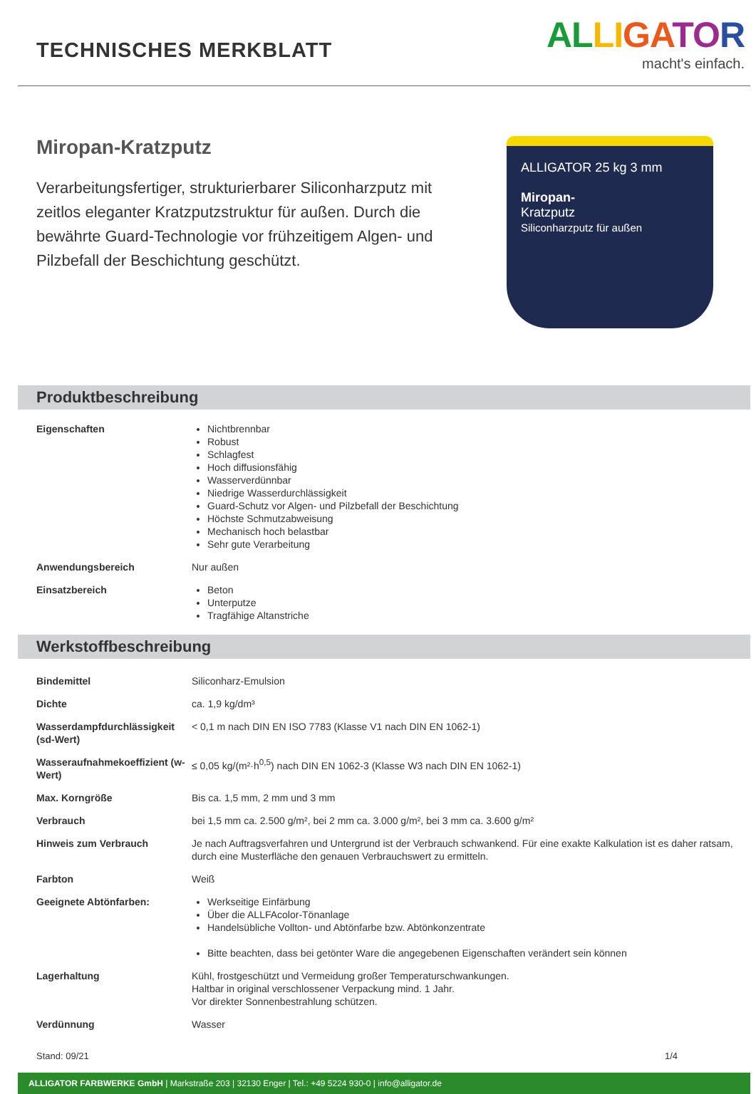TECHNISCHES MERKBLATT
AL LI GA TO R
macht's einfach.
Miropan-Kratzputz
Verarbeitungsfertiger, strukturierbarer Siliconharzputz mit zeitlos eleganter Kratzputzstruktur für außen. Durch die bewährte Guard-Technologie vor frühzeiti­gem Algen- und Pilzbefall der Beschichtung geschütz­t.
ALLIGATOR 25 kg 3 mm
Miropan-
Kratzputz
Siliconharzputz für außen
Produktbeschreibung
| Eigenschaften | Nichtbrennbar Robust Schlagfest Hoch diffusionsfähig Wasserverdünnbar Niedrige Wasserdurchlässigkeit Guard-Schutz vor Algen- und Pilzbefall der Beschichtung Höchste Schmutzabweisung Mechanisch hoch belastbar Sehr gute Verarbeitung |
| Anwendungsbereich | Nur außen |
| Einsatzbereich | Beton Unterputze Tragfähige Altanstriche |
Werkstoffbeschreibung
| Bindemittel | Siliconharz-Emulsion |
| Dichte | ca. 1,9 kg/dm³ |
| Wasserdampfdurchlässigkeit (sd-Wert) | < 0,1 m nach DIN EN ISO 7783 (Klasse V1 nach DIN EN 1062-1) |
| Wasseraufnahmekoeffizient (w-Wert) | ≤ 0,05 kg/(m²·h<sup>0,5</sup>) nach DIN EN 1062-3 (Klasse W3 nach DIN EN 1062-1) |
| Max. Korngröße | Bis ca. 1,5 mm, 2 mm und 3 mm |
| Verbrauch | bei 1,5 mm ca. 2.500 g/m², bei 2 mm ca. 3.000 g/m², bei 3 mm ca. 3.600 g/m² |
| Hinweis zum Verbrauch | Je nach Auftragsverfahren und Untergrund ist der Verbrauch schwankend. Für eine exakte Kalkulation ist es daher ratsam, durch eine Musterfläche den genauen Verbrauchswert zu ermitteln. |
| Farbton | Weiß |
| Geeignete Abtönfarben: | Werkseitige Einfärbung Über die ALLFAcolor-Tönanlage Handelsübliche Vollton- und Abtönfarbe bzw. Abtönkonzentrate Bitte beachten, dass bei getönter Ware die angegebenen Eigenschaften verändert sein können |
| Lagerhaltung | Kühl, frostgeschützt und Vermeidung großer Temperaturschwankungen. Haltbar in original verschlossener Verpackung mind. 1 Jahr. Vor direkter Sonnenbestrahlung schützen. |
| Verdünnung | Wasser |
Stand: 09/21 1/4
ALLIGATOR FARBWERKE GmbH | Markstraße 203 | 32130 Enger | Tel.: +49 5224 930-0 | info@alligator.de